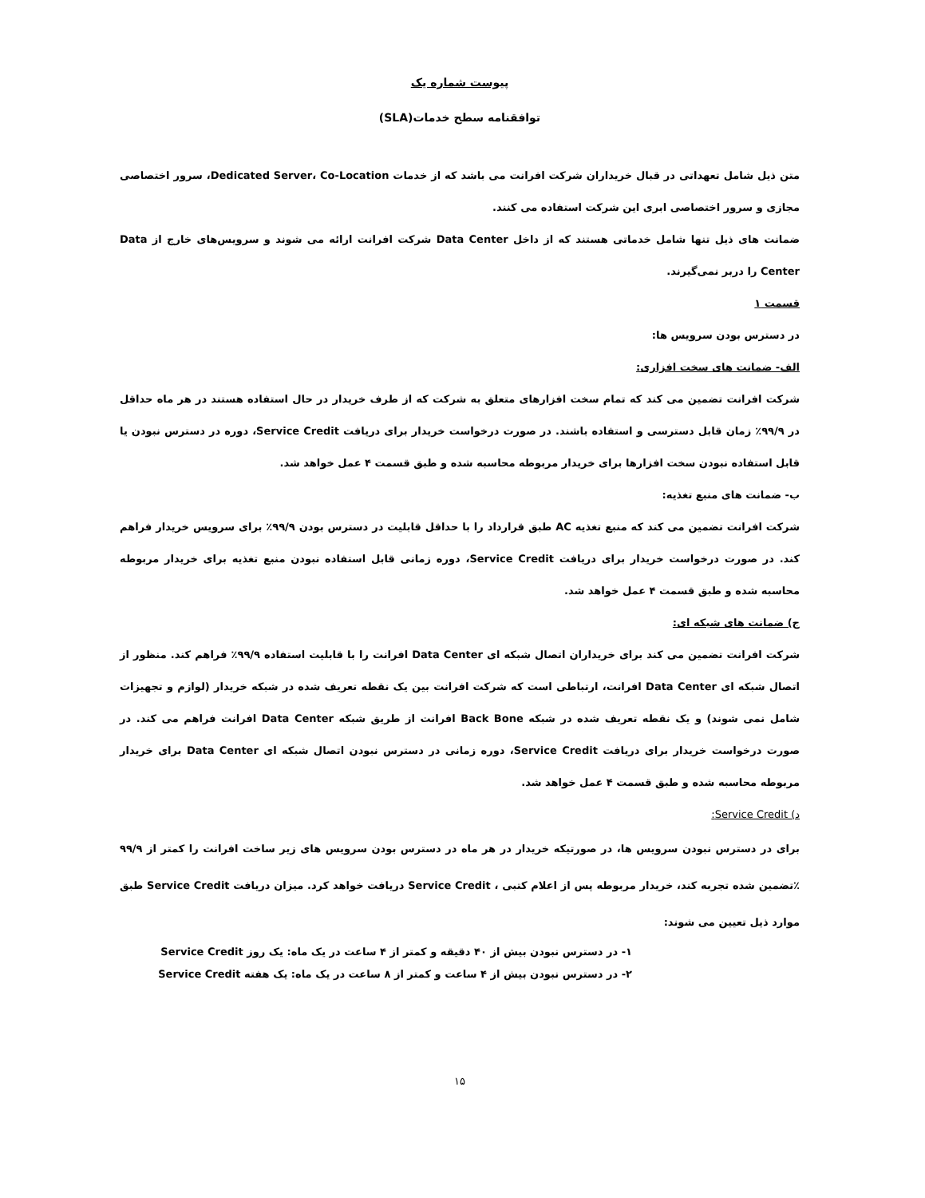پیوست شماره یک
توافقنامه سطح خدمات(SLA)
متن ذیل شامل تعهداتی در قبال خریداران شرکت افرانت می باشد که از خدمات Dedicated Server، Co-Location، سرور اختصاصی مجازی و سرور اختصاصی ابری این شرکت استفاده می کنند.
ضمانت های ذیل تنها شامل خدماتی هستند که از داخل Data Center شرکت افرانت ارائه می شوند و سرویس‌های خارج از Data Center را دربر نمی‌گیرند.
قسمت ۱
در دسترس بودن سرویس ها:
الف- ضمانت های سخت افزاری:
شرکت افرانت تضمین می کند که تمام سخت افزارهای متعلق به شرکت که از طرف خریدار در حال استفاده هستند در هر ماه حداقل در ۹۹/۹٪ زمان قابل دسترسی و استفاده باشند. در صورت درخواست خریدار برای دریافت Service Credit، دوره در دسترس نبودن یا قابل استفاده نبودن سخت افزارها برای خریدار مربوطه محاسبه شده و طبق قسمت ۴ عمل خواهد شد.
ب- ضمانت های منبع تغذیه:
شرکت افرانت تضمین می کند که منبع تغذیه AC طبق قرارداد را با حداقل قابلیت در دسترس بودن ۹۹/۹٪ برای سرویس خریدار فراهم کند. در صورت درخواست خریدار برای دریافت Service Credit، دوره زمانی قابل استفاده نبودن منبع تغذیه برای خریدار مربوطه محاسبه شده و طبق قسمت ۴ عمل خواهد شد.
ج) ضمانت های شبکه ای:
شرکت افرانت تضمین می کند برای خریداران اتصال شبکه ای Data Center افرانت را با قابلیت استفاده ۹۹/۹٪ فراهم کند. منظور از اتصال شبکه ای Data Center افرانت، ارتباطی است که شرکت افرانت بین یک نقطه تعریف شده در شبکه خریدار (لوازم و تجهیزات شامل نمی شوند) و یک نقطه تعریف شده در شبکه Back Bone افرانت از طریق شبکه Data Center افرانت فراهم می کند. در صورت درخواست خریدار برای دریافت Service Credit، دوره زمانی در دسترس نبودن اتصال شبکه ای Data Center برای خریدار مربوطه محاسبه شده و طبق قسمت ۴ عمل خواهد شد.
د) Service Credit:
برای در دسترس نبودن سرویس ها، در صورتیکه خریدار در هر ماه در دسترس بودن سرویس های زیر ساخت افرانت را کمتر از ۹۹/۹ ٪تضمین شده تجربه کند، خریدار مربوطه پس از اعلام کتبی ، Service Credit دریافت خواهد کرد. میزان دریافت Service Credit طبق موارد ذیل تعیین می شوند:
۱- در دسترس نبودن بیش از ۴۰ دقیقه و کمتر از ۴ ساعت در یک ماه: یک روز Service Credit
۲- در دسترس نبودن بیش از ۴ ساعت و کمتر از ۸ ساعت در یک ماه: یک هفته Service Credit
۱۵